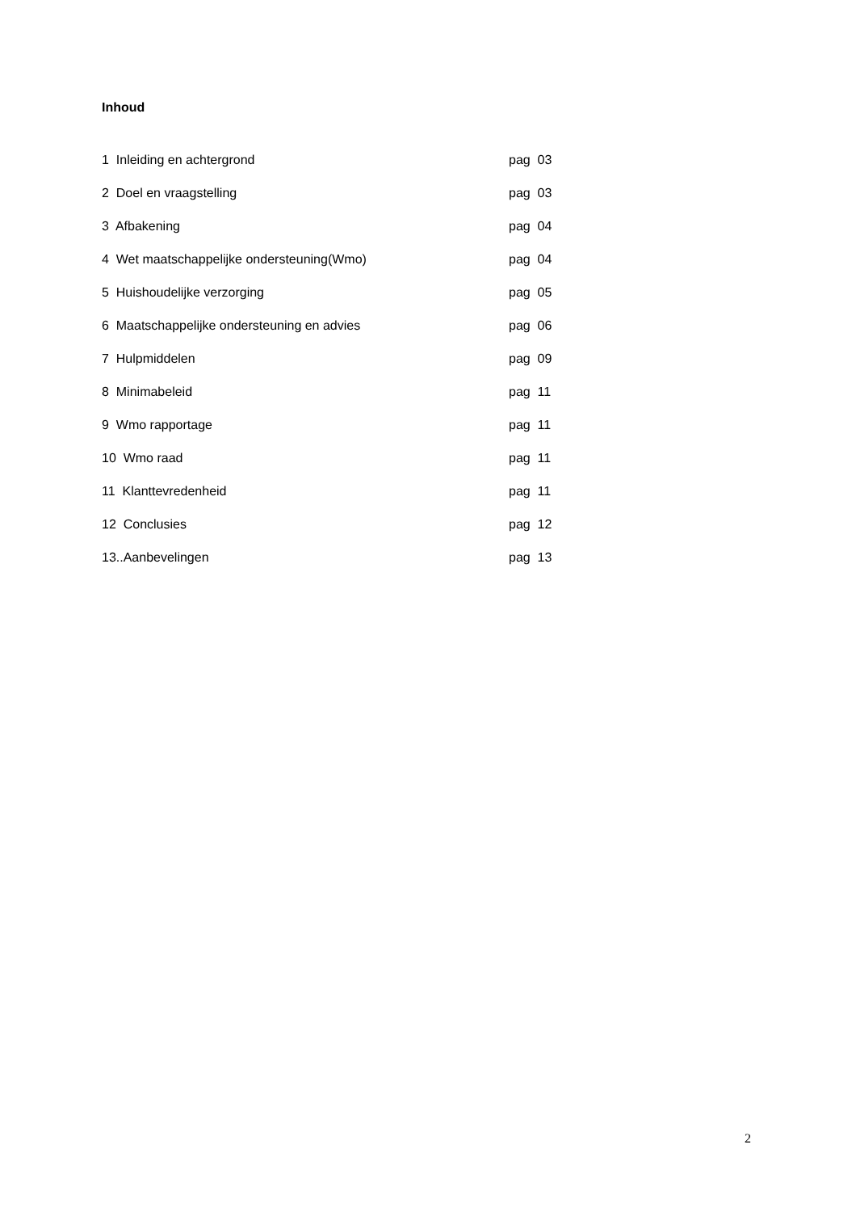Inhoud
1 Inleiding en achtergrond pag 03
2 Doel en vraagstelling pag 03
3 Afbakening pag 04
4 Wet maatschappelijke ondersteuning(Wmo) pag 04
5 Huishoudelijke verzorging pag 05
6 Maatschappelijke ondersteuning en advies pag 06
7 Hulpmiddelen pag 09
8 Minimabeleid pag 11
9 Wmo rapportage pag 11
10 Wmo raad pag 11
11 Klanttevredenheid pag 11
12 Conclusies pag 12
13..Aanbevelingen pag 13
2